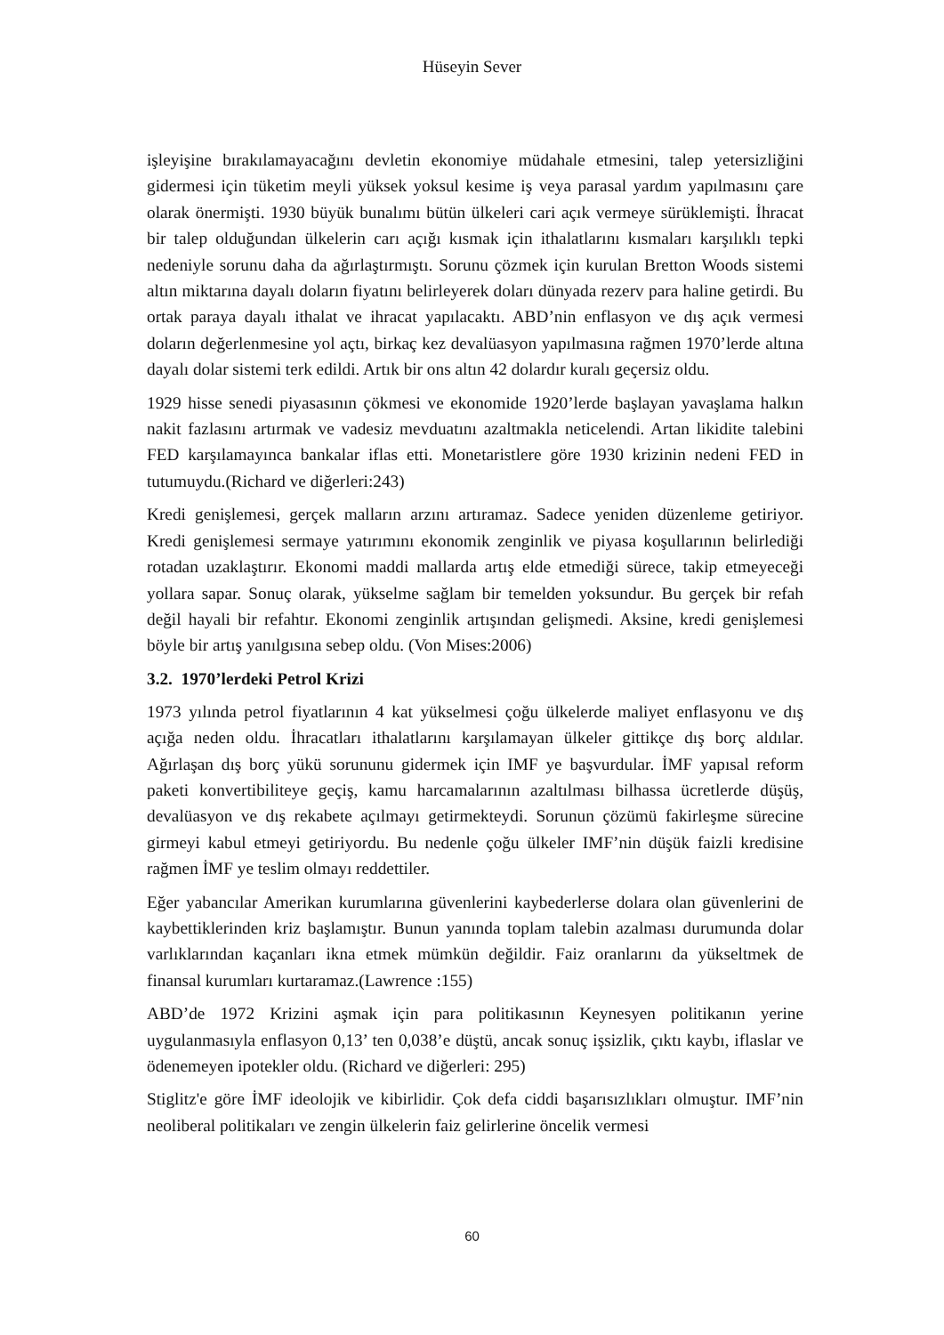Hüseyin Sever
işleyişine bırakılamayacağını devletin ekonomiye müdahale etmesini, talep yetersizliğini gidermesi için tüketim meyli yüksek yoksul kesime iş veya parasal yardım yapılmasını çare olarak önermişti. 1930 büyük bunalımı bütün ülkeleri cari açık vermeye sürüklemişti. İhracat bir talep olduğundan ülkelerin carı açığı kısmak için ithalatlarını kısmaları karşılıklı tepki nedeniyle sorunu daha da ağırlaştırmıştı. Sorunu çözmek için kurulan Bretton Woods sistemi altın miktarına dayalı doların fiyatını belirleyerek doları dünyada rezerv para haline getirdi. Bu ortak paraya dayalı ithalat ve ihracat yapılacaktı. ABD’nin enflasyon ve dış açık vermesi doların değerlenmesine yol açtı, birkaç kez devalüasyon yapılmasına rağmen 1970’lerde altına dayalı dolar sistemi terk edildi. Artık bir ons altın 42 dolardır kuralı geçersiz oldu.
1929 hisse senedi piyasasının çökmesi ve ekonomide 1920’lerde başlayan yavaşlama halkın nakit fazlasını artırmak ve vadesiz mevduatını azaltmakla neticelendi. Artan likidite talebini FED karşılamayınca bankalar iflas etti. Monetaristlere göre 1930 krizinin nedeni FED in tutumuydu.(Richard ve diğerleri:243)
Kredi genişlemesi, gerçek malların arzını artıramaz. Sadece yeniden düzenleme getiriyor. Kredi genişlemesi sermaye yatırımını ekonomik zenginlik ve piyasa koşullarının belirlediği rotadan uzaklaştırır. Ekonomi maddi mallarda artış elde etmediği sürece, takip etmeyeceği yollara sapar. Sonuç olarak, yükselme sağlam bir temelden yoksundur. Bu gerçek bir refah değil hayali bir refahtır. Ekonomi zenginlik artışından gelişmedi. Aksine, kredi genişlemesi böyle bir artış yanılgısına sebep oldu. (Von Mises:2006)
3.2. 1970’lerdeki Petrol Krizi
1973 yılında petrol fiyatlarının 4 kat yükselmesi çoğu ülkelerde maliyet enflasyonu ve dış açığa neden oldu. İhracatları ithalatlarını karşılamayan ülkeler gittikçe dış borç aldılar. Ağırlaşan dış borç yükü sorununu gidermek için IMF ye başvurdular. İMF yapısal reform paketi konvertibiliteye geçiş, kamu harcamalarının azaltılması bilhassa ücretlerde düşüş, devalüasyon ve dış rekabete açılmayı getirmekteydi. Sorunun çözümü fakirleşme sürecine girmeyi kabul etmeyi getiriyordu. Bu nedenle çoğu ülkeler IMF’nin düşük faizli kredisine rağmen İMF ye teslim olmayı reddettiler.
Eğer yabancılar Amerikan kurumlarına güvenlerini kaybederlerse dolara olan güvenlerini de kaybettiklerinden kriz başlamıştır. Bunun yanında toplam talebin azalması durumunda dolar varlıklarından kaçanları ikna etmek mümkün değildir. Faiz oranlarını da yükseltmek de finansal kurumları kurtaramaz.(Lawrence :155)
ABD’de 1972 Krizini aşmak için para politikasının Keynesyen politikanın yerine uygulanmasıyla enflasyon 0,13’ ten 0,038’e düştü, ancak sonuç işsizlik, çıktı kaybı, iflaslar ve ödenemeyen ipotekler oldu. (Richard ve diğerleri: 295)
Stiglitz'e göre İMF ideolojik ve kibirlidir. Çok defa ciddi başarısızlıkları olmuştur. IMF’nin neoliberal politikaları ve zengin ülkelerin faiz gelirlerine öncelik vermesi
60